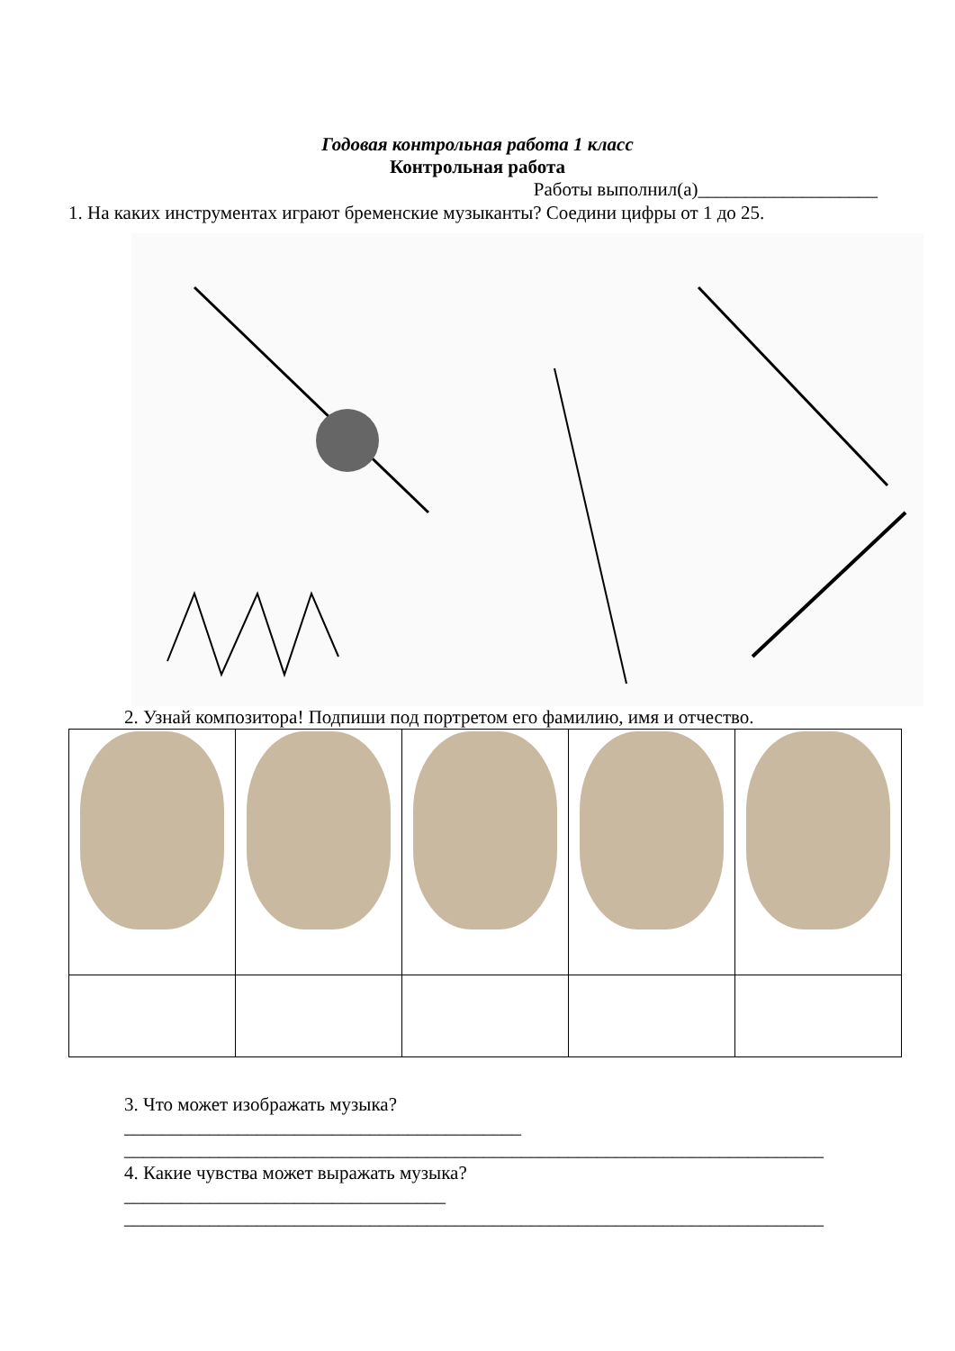Годовая контрольная работа 1 класс
Контрольная работа
Работы выполнил(а)___________________
1. На каких инструментах играют бременские музыканты? Соедини цифры от 1 до 25.
2. Узнай композитора! Подпиши под портретом его фамилию, имя и отчество.
3. Что может изображать музыка?
__________________________________________
__________________________________________________________________________
4. Какие чувства может выражать музыка?
__________________________________
__________________________________________________________________________